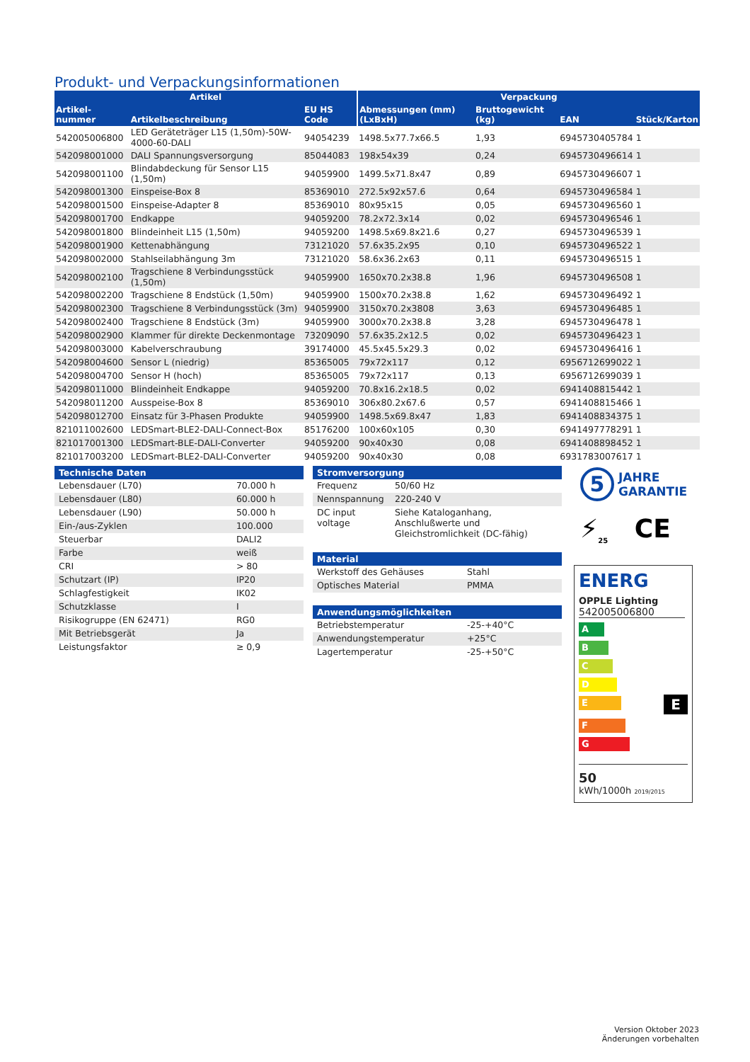Produkt- und Verpackungsinformationen
| Artikel | | | Verpackung | | | |
| --- | --- | --- | --- | --- | --- | --- |
| Artikel-nummer | Artikelbeschreibung | EU HS Code | Abmessungen (mm) (LxBxH) | Bruttogewicht (kg) | EAN | Stück/Karton |
| 542005006800 | LED Geräteträger L15 (1,50m)-50W-4000-60-DALI | 94054239 | 1498.5x77.7x66.5 | 1,93 | 6945730405784 | 1 |
| 542098001000 | DALI Spannungsversorgung | 85044083 | 198x54x39 | 0,24 | 6945730496614 | 1 |
| 542098001100 | Blindabdeckung für Sensor L15 (1,50m) | 94059900 | 1499.5x71.8x47 | 0,89 | 6945730496607 | 1 |
| 542098001300 | Einspeise-Box 8 | 85369010 | 272.5x92x57.6 | 0,64 | 6945730496584 | 1 |
| 542098001500 | Einspeise-Adapter 8 | 85369010 | 80x95x15 | 0,05 | 6945730496560 | 1 |
| 542098001700 | Endkappe | 94059200 | 78.2x72.3x14 | 0,02 | 6945730496546 | 1 |
| 542098001800 | Blindeinheit L15 (1,50m) | 94059200 | 1498.5x69.8x21.6 | 0,27 | 6945730496539 | 1 |
| 542098001900 | Kettenabhängung | 73121020 | 57.6x35.2x95 | 0,10 | 6945730496522 | 1 |
| 542098002000 | Stahlseilabhängung 3m | 73121020 | 58.6x36.2x63 | 0,11 | 6945730496515 | 1 |
| 542098002100 | Tragschiene 8 Verbindungsstück (1,50m) | 94059900 | 1650x70.2x38.8 | 1,96 | 6945730496508 | 1 |
| 542098002200 | Tragschiene 8 Endstück (1,50m) | 94059900 | 1500x70.2x38.8 | 1,62 | 6945730496492 | 1 |
| 542098002300 | Tragschiene 8 Verbindungsstück (3m) | 94059900 | 3150x70.2x3808 | 3,63 | 6945730496485 | 1 |
| 542098002400 | Tragschiene 8 Endstück (3m) | 94059900 | 3000x70.2x38.8 | 3,28 | 6945730496478 | 1 |
| 542098002900 | Klammer für direkte Deckenmontage | 73209090 | 57.6x35.2x12.5 | 0,02 | 6945730496423 | 1 |
| 542098003000 | Kabelverschraubung | 39174000 | 45.5x45.5x29.3 | 0,02 | 6945730496416 | 1 |
| 542098004600 | Sensor L (niedrig) | 85365005 | 79x72x117 | 0,12 | 6956712699022 | 1 |
| 542098004700 | Sensor H (hoch) | 85365005 | 79x72x117 | 0,13 | 6956712699039 | 1 |
| 542098011000 | Blindeinheit Endkappe | 94059200 | 70.8x16.2x18.5 | 0,02 | 6941408815442 | 1 |
| 542098011200 | Ausspeise-Box 8 | 85369010 | 306x80.2x67.6 | 0,57 | 6941408815466 | 1 |
| 542098012700 | Einsatz für 3-Phasen Produkte | 94059900 | 1498.5x69.8x47 | 1,83 | 6941408834375 | 1 |
| 821011002600 | LEDSmart-BLE2-DALI-Connect-Box | 85176200 | 100x60x105 | 0,30 | 6941497778291 | 1 |
| 821017001300 | LEDSmart-BLE-DALI-Converter | 94059200 | 90x40x30 | 0,08 | 6941408898452 | 1 |
| 821017003200 | LEDSmart-BLE2-DALI-Converter | 94059200 | 90x40x30 | 0,08 | 6931783007617 | 1 |
| Technische Daten | |
| --- | --- |
| Lebensdauer (L70) | 70.000 h |
| Lebensdauer (L80) | 60.000 h |
| Lebensdauer (L90) | 50.000 h |
| Ein-/aus-Zyklen | 100.000 |
| Steuerbar | DALI2 |
| Farbe | weiß |
| CRI | > 80 |
| Schutzart (IP) | IP20 |
| Schlagfestigkeit | IK02 |
| Schutzklasse | I |
| Risikogruppe (EN 62471) | RG0 |
| Mit Betriebsgerät | Ja |
| Leistungsfaktor | ≥ 0,9 |
| Stromversorgung | |
| --- | --- |
| Frequenz | 50/60 Hz |
| Nennspannung | 220-240 V |
| DC input voltage | Siehe Kataloganhang, Anschlußwerte und Gleichstromlichkeit (DC-fähig) |
| Material | |
| --- | --- |
| Werkstoff des Gehäuses | Stahl |
| Optisches Material | PMMA |
| Anwendungsmöglichkeiten | |
| --- | --- |
| Betriebstemperatur | -25-+40°C |
| Anwendungstemperatur | +25°C |
| Lagertemperatur | -25-+50°C |
5 JAHRE
GARANTIE
⚡<sub>25</sub> CE
ENERG
OPPLE Lighting
542005006800
A
B
C
D
E
E
F
G
50
kWh/1000h 2019/2015
Version Oktober 2023
Änderungen vorbehalten